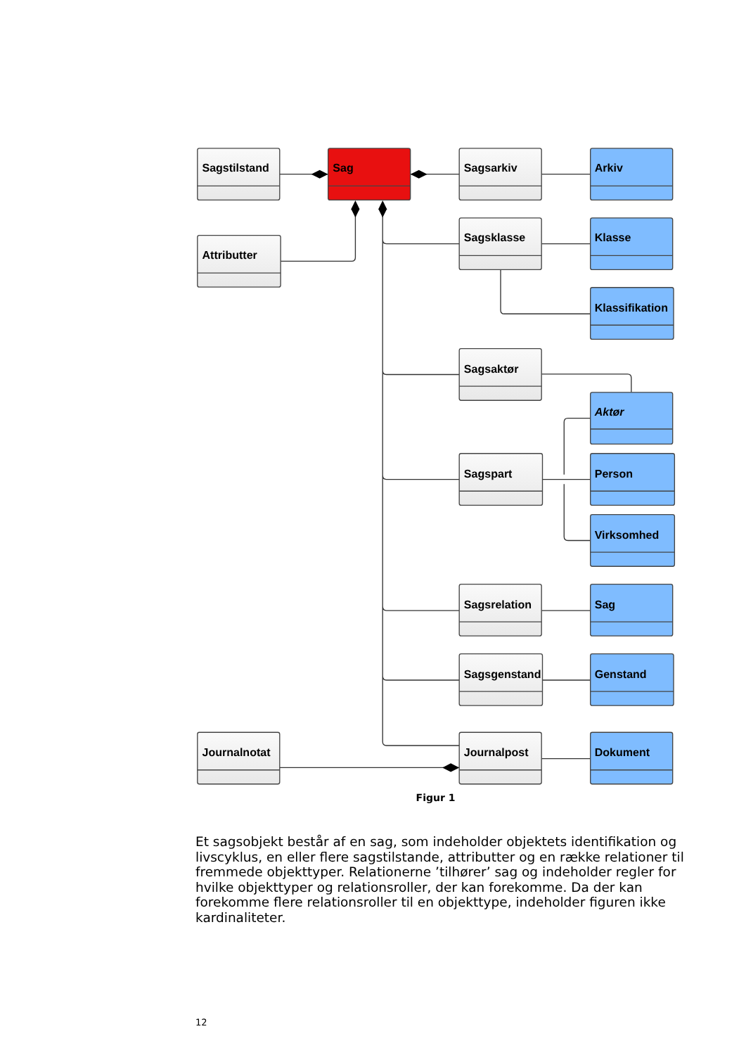Sagstilstand
Sag
Sagsarkiv
Arkiv
Attributter
Sagsklasse
Klasse
Klassifikation
Sagsaktør
Aktør
Sagspart
Person
Virksomhed
Sagsrelation
Sag
Sagsgenstand
Genstand
Journalnotat
Journalpost
Dokument
Figur 1
Et sagsobjekt består af en sag, som indeholder objektets identifikation og livscyklus, en eller flere sagstilstande, attributter og en række relationer til fremmede objekttyper. Relationerne ’tilhører’ sag og indeholder regler for hvilke objekttyper og relationsroller, der kan forekomme. Da der kan forekomme flere relationsroller til en objekttype, indeholder figuren ikke kardinaliteter.
12